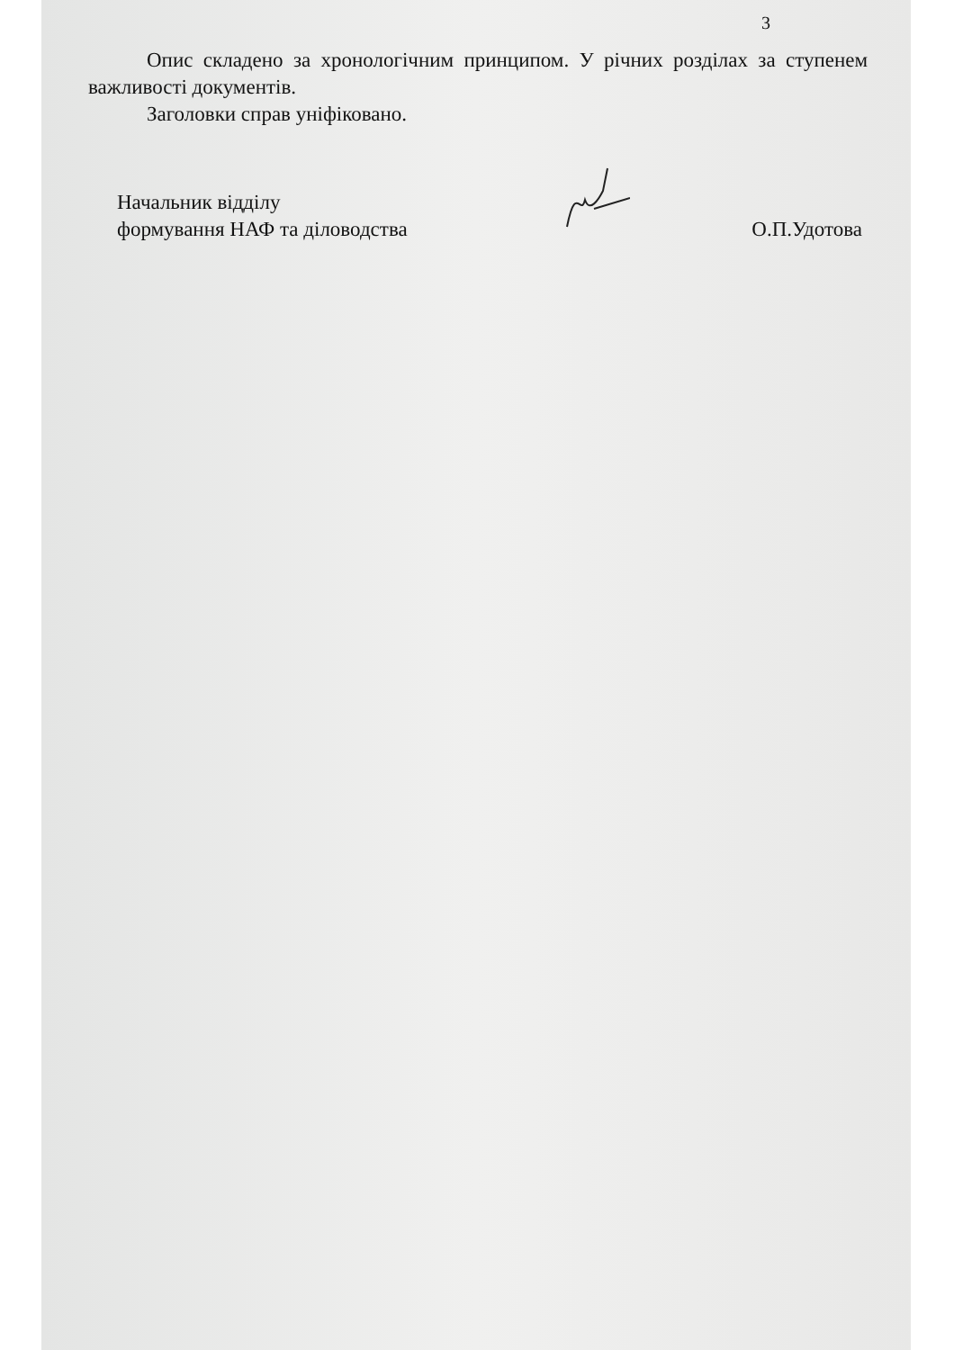3
Опис складено за хронологічним принципом. У річних розділах за ступенем важливості документів.
Заголовки справ уніфіковано.
Начальник відділу
формування НАФ та діловодства
О.П.Удотова